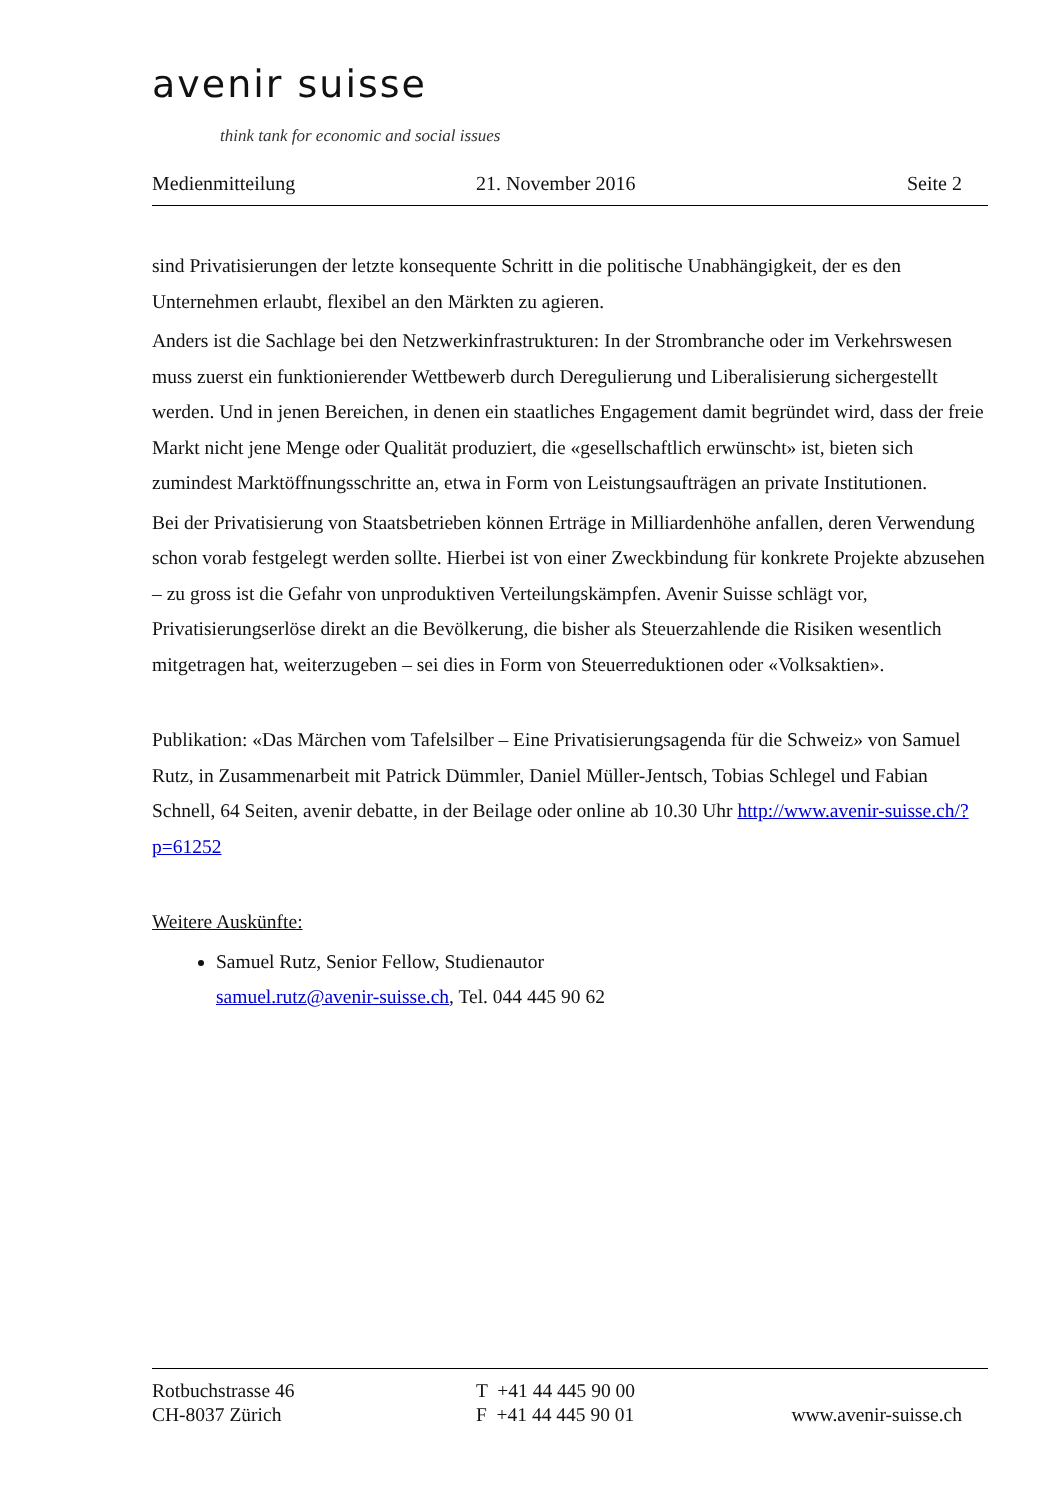avenir suisse
think tank for economic and social issues
Medienmitteilung 21. November 2016 Seite 2
sind Privatisierungen der letzte konsequente Schritt in die politische Unabhängigkeit, der es den Unternehmen erlaubt, flexibel an den Märkten zu agieren.
Anders ist die Sachlage bei den Netzwerkinfrastrukturen: In der Strombranche oder im Verkehrswesen muss zuerst ein funktionierender Wettbewerb durch Deregulierung und Liberalisierung sichergestellt werden. Und in jenen Bereichen, in denen ein staatliches Engagement damit begründet wird, dass der freie Markt nicht jene Menge oder Qualität produziert, die «gesellschaftlich erwünscht» ist, bieten sich zumindest Marktöffnungsschritte an, etwa in Form von Leistungsaufträgen an private Institutionen.
Bei der Privatisierung von Staatsbetrieben können Erträge in Milliardenhöhe anfallen, deren Verwendung schon vorab festgelegt werden sollte. Hierbei ist von einer Zweckbindung für konkrete Projekte abzusehen – zu gross ist die Gefahr von unproduktiven Verteilungskämpfen. Avenir Suisse schlägt vor, Privatisierungserlöse direkt an die Bevölkerung, die bisher als Steuerzahlende die Risiken wesentlich mitgetragen hat, weiterzugeben – sei dies in Form von Steuerreduktionen oder «Volksaktien».
Publikation: «Das Märchen vom Tafelsilber – Eine Privatisierungsagenda für die Schweiz» von Samuel Rutz, in Zusammenarbeit mit Patrick Dümmler, Daniel Müller-Jentsch, Tobias Schlegel und Fabian Schnell, 64 Seiten, avenir debatte, in der Beilage oder online ab 10.30 Uhr http://www.avenir-suisse.ch/?p=61252
Weitere Auskünfte:
Samuel Rutz, Senior Fellow, Studienautor
samuel.rutz@avenir-suisse.ch, Tel. 044 445 90 62
Rotbuchstrasse 46
CH-8037 Zürich
T +41 44 445 90 00
F +41 44 445 90 01
www.avenir-suisse.ch